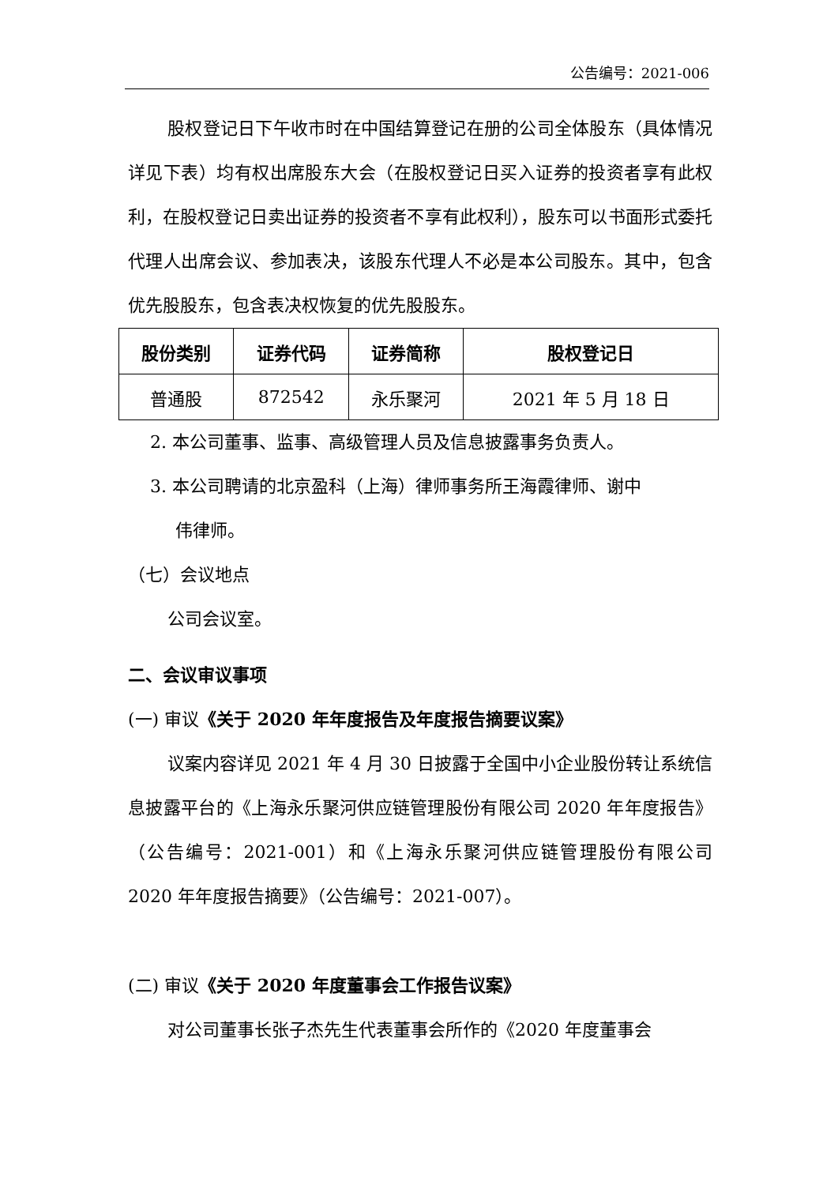公告编号：2021-006
股权登记日下午收市时在中国结算登记在册的公司全体股东（具体情况详见下表）均有权出席股东大会（在股权登记日买入证券的投资者享有此权利，在股权登记日卖出证券的投资者不享有此权利），股东可以书面形式委托代理人出席会议、参加表决，该股东代理人不必是本公司股东。其中，包含优先股股东，包含表决权恢复的优先股股东。
| 股份类别 | 证券代码 | 证券简称 | 股权登记日 |
| --- | --- | --- | --- |
| 普通股 | 872542 | 永乐聚河 | 2021 年 5 月 18 日 |
2. 本公司董事、监事、高级管理人员及信息披露事务负责人。
3. 本公司聘请的北京盈科（上海）律师事务所王海霞律师、谢中
伟律师。
（七）会议地点
公司会议室。
二、会议审议事项
(一) 审议《关于 2020 年年度报告及年度报告摘要议案》
议案内容详见 2021 年 4 月 30 日披露于全国中小企业股份转让系统信息披露平台的《上海永乐聚河供应链管理股份有限公司 2020 年年度报告》（公告编号：2021-001）和《上海永乐聚河供应链管理股份有限公司 2020 年年度报告摘要》（公告编号：2021-007）。
(二) 审议《关于 2020 年度董事会工作报告议案》
对公司董事长张子杰先生代表董事会所作的《2020 年度董事会